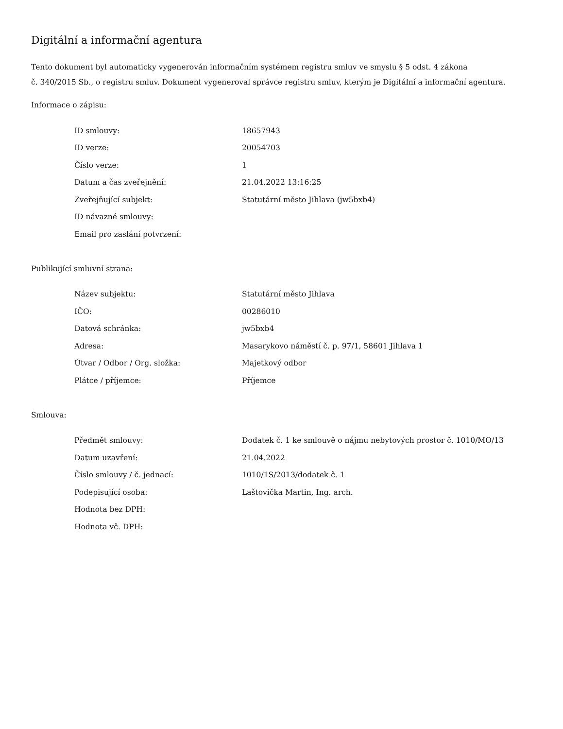Digitální a informační agentura
Tento dokument byl automaticky vygenerován informačním systémem registru smluv ve smyslu § 5 odst. 4 zákona
č. 340/2015 Sb., o registru smluv. Dokument vygeneroval správce registru smluv, kterým je Digitální a informační agentura.
Informace o zápisu:
| ID smlouvy: | 18657943 |
| ID verze: | 20054703 |
| Číslo verze: | 1 |
| Datum a čas zveřejnění: | 21.04.2022 13:16:25 |
| Zveřejňující subjekt: | Statutární město Jihlava (jw5bxb4) |
| ID návazné smlouvy: | |
| Email pro zaslání potvrzení: | |
Publikující smluvní strana:
| Název subjektu: | Statutární město Jihlava |
| IČO: | 00286010 |
| Datová schránka: | jw5bxb4 |
| Adresa: | Masarykovo náměstí č. p. 97/1, 58601 Jihlava 1 |
| Útvar / Odbor / Org. složka: | Majetkový odbor |
| Plátce / příjemce: | Příjemce |
Smlouva:
| Předmět smlouvy: | Dodatek č. 1 ke smlouvě o nájmu nebytových prostor č. 1010/MO/13 |
| Datum uzavření: | 21.04.2022 |
| Číslo smlouvy / č. jednací: | 1010/1S/2013/dodatek č. 1 |
| Podepisující osoba: | Laštovička Martin, Ing. arch. |
| Hodnota bez DPH: | |
| Hodnota vč. DPH: | |